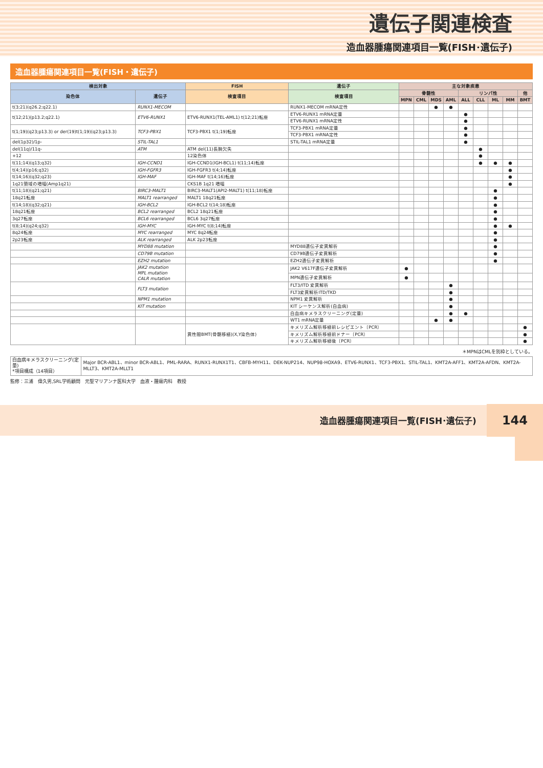遺伝子関連検査
造血器腫瘍関連項目一覧(FISH･遺伝子)
造血器腫瘍関連項目一覧(FISH・遺伝子)
| 検出対象 | | FISH | 遺伝子 | 主な対象疾患 | | | | | | | | |
| --- | --- | --- | --- | --- | --- | --- | --- | --- | --- | --- | --- | --- |
| 染色体 | 遺伝子 | 検査項目 | 検査項目 | 骨髄性 | | | | リンパ性 | | | | 他 |
| | | | | MPN | CML | MDS | AML | ALL | CLL | ML | MM | BMT |
| t(3;21)(q26.2;q22.1) | RUNX1-MECOM | | RUNX1-MECOM mRNA定性 | | | ● | ● | | | | | |
| t(12;21)(p13.2;q22.1) | ETV6-RUNX1 | ETV6-RUNX1(TEL-AML1) t(12;21)転座 | ETV6-RUNX1 mRNA定量 | | | | | ● | | | | |
| | | | ETV6-RUNX1 mRNA定性 | | | | | ● | | | | |
| t(1;19)(q23;p13.3) or der(19)t(1;19)(q23;p13.3) | TCF3-PBX1 | TCF3-PBX1 t(1;19)転座 | TCF3-PBX1 mRNA定量 | | | | | ● | | | | |
| | | | TCF3-PBX1 mRNA定性 | | | | | ● | | | | |
| del(1p32)/1p- | STIL-TAL1 | | STIL-TAL1 mRNA定量 | | | | | ● | | | | |
| del(11q)/11q- | ATM | ATM del(11)長腕欠失 | | | | | | | ● | | | |
| +12 | | 12染色体 | | | | | | | ● | | | |
| t(11;14)(q13;q32) | IGH-CCND1 | IGH-CCND1(IGH-BCL1) t(11;14)転座 | | | | | | | ● | ● | ● | |
| t(4;14)(p16;q32) | IGH-FGFR3 | IGH-FGFR3 t(4;14)転座 | | | | | | | | | ● | |
| t(14;16)(q32;q23) | IGH-MAF | IGH-MAF t(14;16)転座 | | | | | | | | | ● | |
| 1q21領域の増幅(Amp1q21) | | CKS1B 1q21 増幅 | | | | | | | | | ● | |
| t(11;18)(q21;q21) | BIRC3-MALT1 | BIRC3-MALT1(API2-MALT1) t(11;18)転座 | | | | | | | | ● | | |
| 18q21転座 | MALT1 rearranged | MALT1 18q21転座 | | | | | | | | ● | | |
| t(14;18)(q32;q21) | IGH-BCL2 | IGH-BCL2 t(14;18)転座 | | | | | | | | ● | | |
| 18q21転座 | BCL2 rearranged | BCL2 18q21転座 | | | | | | | | ● | | |
| 3q27転座 | BCL6 rearranged | BCL6 3q27転座 | | | | | | | | ● | | |
| t(8;14)(q24;q32) | IGH-MYC | IGH-MYC t(8;14)転座 | | | | | | | | ● | ● | |
| 8q24転座 | MYC rearranged | MYC 8q24転座 | | | | | | | | ● | | |
| 2p23転座 | ALK rearranged | ALK 2p23転座 | | | | | | | | ● | | |
| | MYD88 mutation | | MYD88遺伝子変異解析 | | | | | | | ● | | |
| | CD79B mutation | | CD79B遺伝子変異解析 | | | | | | | ● | | |
| | EZH2 mutation | | EZH2遺伝子変異解析 | | | | | | | ● | | |
| | JAK2 mutation MPL mutation CALR mutation | | JAK2 V617F遺伝子変異解析 | ● | | | | | | | | |
| | | | MPN遺伝子変異解析 | ● | | | | | | | | |
| | FLT3 mutation | | FLT3/ITD 変異解析 | | | | ● | | | | | |
| | | | FLT3変異解析ITD/TKD | | | | ● | | | | | |
| | NPM1 mutation | | NPM1 変異解析 | | | | ● | | | | | |
| | KIT mutation | | KIT シーケンス解析(白血病) | | | | ● | | | | | |
| | | | 白血病キメラスクリーニング(定量) | | | | ● | ● | | | | |
| | | | WT1 mRNA定量 | | | ● | ● | | | | | |
| | | 異性間BMT(骨髄移植)(X,Y染色体) | キメリズム解析移植前レシピエント〔PCR〕 | | | | | | | | | ● |
| | | | キメリズム解析移植前ドナー〔PCR〕 | | | | | | | | | ● |
| | | | キメリズム解析移植後〔PCR〕 | | | | | | | | | ● |
＊MPNはCMLを別枠としている。
| 白血病キメラスクリーニング(定量) *項目構成（14項目） | Major BCR-ABL1、minor BCR-ABL1、PML-RARA、RUNX1-RUNX1T1、CBFB-MYH11、DEK-NUP214、NUP98-HOXA9、ETV6-RUNX1、TCF3-PBX1、STIL-TAL1、KMT2A-AFF1、KMT2A-AFDN、KMT2A-MLLT3、KMT2A-MLLT1 |
監修：三浦　偉久男,SRL学術顧問　元聖マリアンナ医科大学　血液・腫瘍内科　教授
造血器腫瘍関連項目一覧(FISH･遺伝子) 144